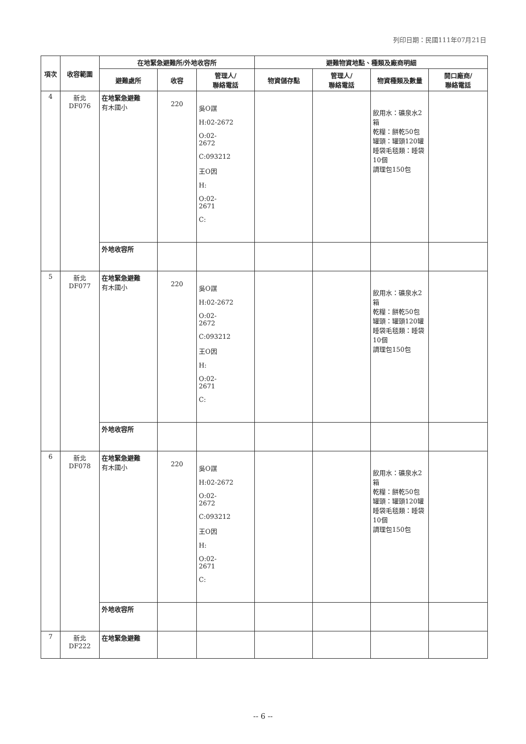列印日期：民國111年07月21日
| 項次 | 收容範圍 | 在地緊急避難所/外地收容所 | | | 避難物資地點、種類及廠商明細 | | | |
| --- | --- | --- | --- | --- | --- | --- | --- | --- |
| | | 避難處所 | 收容 | 管理人/ 聯絡電話 | 物資儲存點 | 管理人/ 聯絡電話 | 物資種類及數量 | 開口廠商/ 聯絡電話 |
| 4 | 新北 DF076 | 在地緊急避難 有木國小 | 220 | 吳O謀 H:02-2672 O:02- 2672 C:093212 王O因 H: O:02- 2671 C: | | | 飲用水：礦泉水2箱 乾糧：餅乾50包 罐頭：罐頭120罐 睡袋毛毯類：睡袋10個 調理包150包 | |
| | | 外地收容所 | | | | | | |
| 5 | 新北 DF077 | 在地緊急避難 有木國小 | 220 | 吳O謀 H:02-2672 O:02- 2672 C:093212 王O因 H: O:02- 2671 C: | | | 飲用水：礦泉水2箱 乾糧：餅乾50包 罐頭：罐頭120罐 睡袋毛毯類：睡袋10個 調理包150包 | |
| | | 外地收容所 | | | | | | |
| 6 | 新北 DF078 | 在地緊急避難 有木國小 | 220 | 吳O謀 H:02-2672 O:02- 2672 C:093212 王O因 H: O:02- 2671 C: | | | 飲用水：礦泉水2箱 乾糧：餅乾50包 罐頭：罐頭120罐 睡袋毛毯類：睡袋10個 調理包150包 | |
| | | 外地收容所 | | | | | | |
| 7 | 新北 DF222 | 在地緊急避難 | | | | | | |
-- 6 --